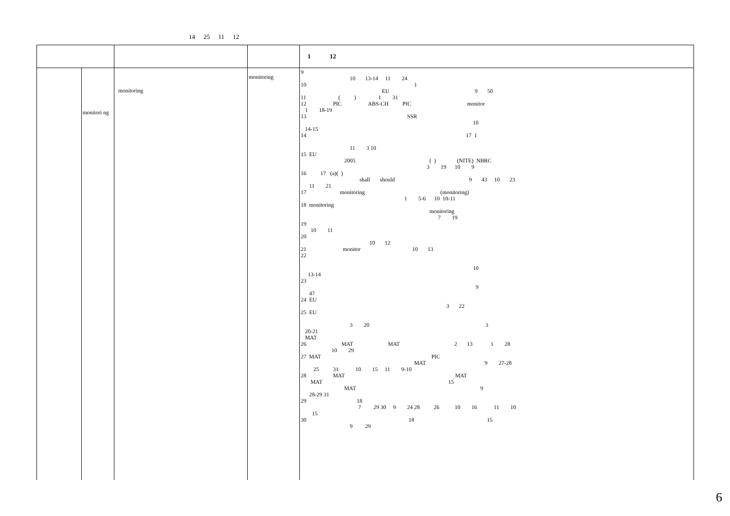14 25 11 12
| | | | | 1 12 |
| --- | --- | --- | --- | --- |
| | monitori ng | monitoring | monitoring | 9 10 13-14 11 24 10 1 EU 9 50 11 ( ) 1 31 12 PIC ABS-CH PIC monitor 1 18-19 13 SSR 10 14-15 14 17 1 11 3 10 15 EU 2005 ( ) (NITE) NBRC 3 19 10 9 16 17 (a)( ) shall should 9 43 10 23 11 21 17 monitoring (monitoring) 1 5-6 10 10-11 18 monitoring monitoring 7 19 19 10 11 20 10 12 21 monitor 10 13 22 10 13-14 23 9 47 24 EU 3 22 25 EU 3 20 3 20-21 MAT 26 MAT MAT 2 13 1 28 10 29 27 MAT PIC MAT 9 27-28 25 31 10 15 11 9-10 28 MAT MAT MAT 15 MAT 9 28-29 31 29 18 7 29 30 9 24 28 26 10 16 11 10 15 30 18 15 9 29 |
6